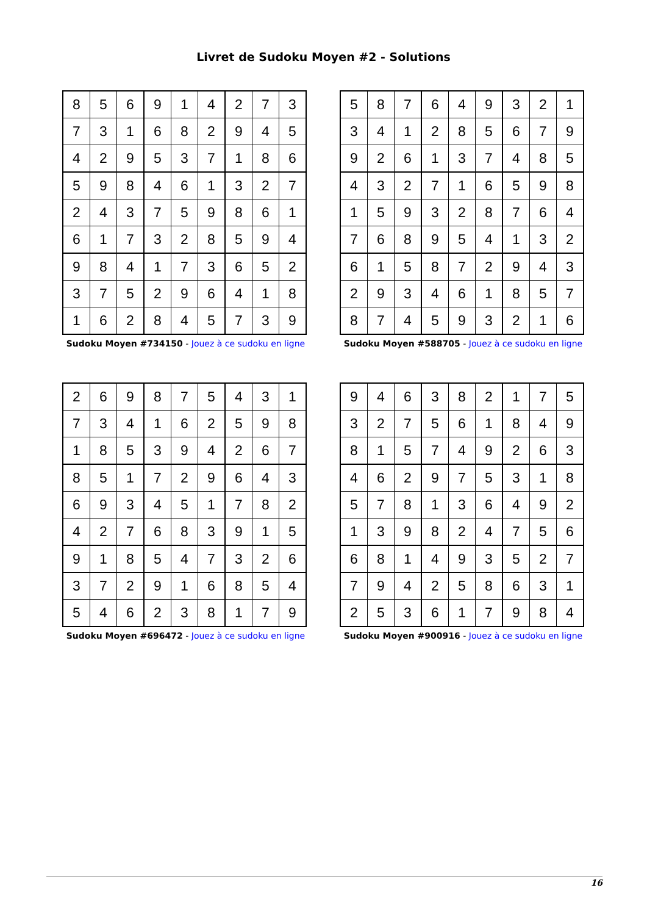Livret de Sudoku Moyen #2 - Solutions
| 8 | 5 | 6 | 9 | 1 | 4 | 2 | 7 | 3 |
| 7 | 3 | 1 | 6 | 8 | 2 | 9 | 4 | 5 |
| 4 | 2 | 9 | 5 | 3 | 7 | 1 | 8 | 6 |
| 5 | 9 | 8 | 4 | 6 | 1 | 3 | 2 | 7 |
| 2 | 4 | 3 | 7 | 5 | 9 | 8 | 6 | 1 |
| 6 | 1 | 7 | 3 | 2 | 8 | 5 | 9 | 4 |
| 9 | 8 | 4 | 1 | 7 | 3 | 6 | 5 | 2 |
| 3 | 7 | 5 | 2 | 9 | 6 | 4 | 1 | 8 |
| 1 | 6 | 2 | 8 | 4 | 5 | 7 | 3 | 9 |
Sudoku Moyen #734150 - Jouez à ce sudoku en ligne
| 5 | 8 | 7 | 6 | 4 | 9 | 3 | 2 | 1 |
| 3 | 4 | 1 | 2 | 8 | 5 | 6 | 7 | 9 |
| 9 | 2 | 6 | 1 | 3 | 7 | 4 | 8 | 5 |
| 4 | 3 | 2 | 7 | 1 | 6 | 5 | 9 | 8 |
| 1 | 5 | 9 | 3 | 2 | 8 | 7 | 6 | 4 |
| 7 | 6 | 8 | 9 | 5 | 4 | 1 | 3 | 2 |
| 6 | 1 | 5 | 8 | 7 | 2 | 9 | 4 | 3 |
| 2 | 9 | 3 | 4 | 6 | 1 | 8 | 5 | 7 |
| 8 | 7 | 4 | 5 | 9 | 3 | 2 | 1 | 6 |
Sudoku Moyen #588705 - Jouez à ce sudoku en ligne
| 2 | 6 | 9 | 8 | 7 | 5 | 4 | 3 | 1 |
| 7 | 3 | 4 | 1 | 6 | 2 | 5 | 9 | 8 |
| 1 | 8 | 5 | 3 | 9 | 4 | 2 | 6 | 7 |
| 8 | 5 | 1 | 7 | 2 | 9 | 6 | 4 | 3 |
| 6 | 9 | 3 | 4 | 5 | 1 | 7 | 8 | 2 |
| 4 | 2 | 7 | 6 | 8 | 3 | 9 | 1 | 5 |
| 9 | 1 | 8 | 5 | 4 | 7 | 3 | 2 | 6 |
| 3 | 7 | 2 | 9 | 1 | 6 | 8 | 5 | 4 |
| 5 | 4 | 6 | 2 | 3 | 8 | 1 | 7 | 9 |
Sudoku Moyen #696472 - Jouez à ce sudoku en ligne
| 9 | 4 | 6 | 3 | 8 | 2 | 1 | 7 | 5 |
| 3 | 2 | 7 | 5 | 6 | 1 | 8 | 4 | 9 |
| 8 | 1 | 5 | 7 | 4 | 9 | 2 | 6 | 3 |
| 4 | 6 | 2 | 9 | 7 | 5 | 3 | 1 | 8 |
| 5 | 7 | 8 | 1 | 3 | 6 | 4 | 9 | 2 |
| 1 | 3 | 9 | 8 | 2 | 4 | 7 | 5 | 6 |
| 6 | 8 | 1 | 4 | 9 | 3 | 5 | 2 | 7 |
| 7 | 9 | 4 | 2 | 5 | 8 | 6 | 3 | 1 |
| 2 | 5 | 3 | 6 | 1 | 7 | 9 | 8 | 4 |
Sudoku Moyen #900916 - Jouez à ce sudoku en ligne
16